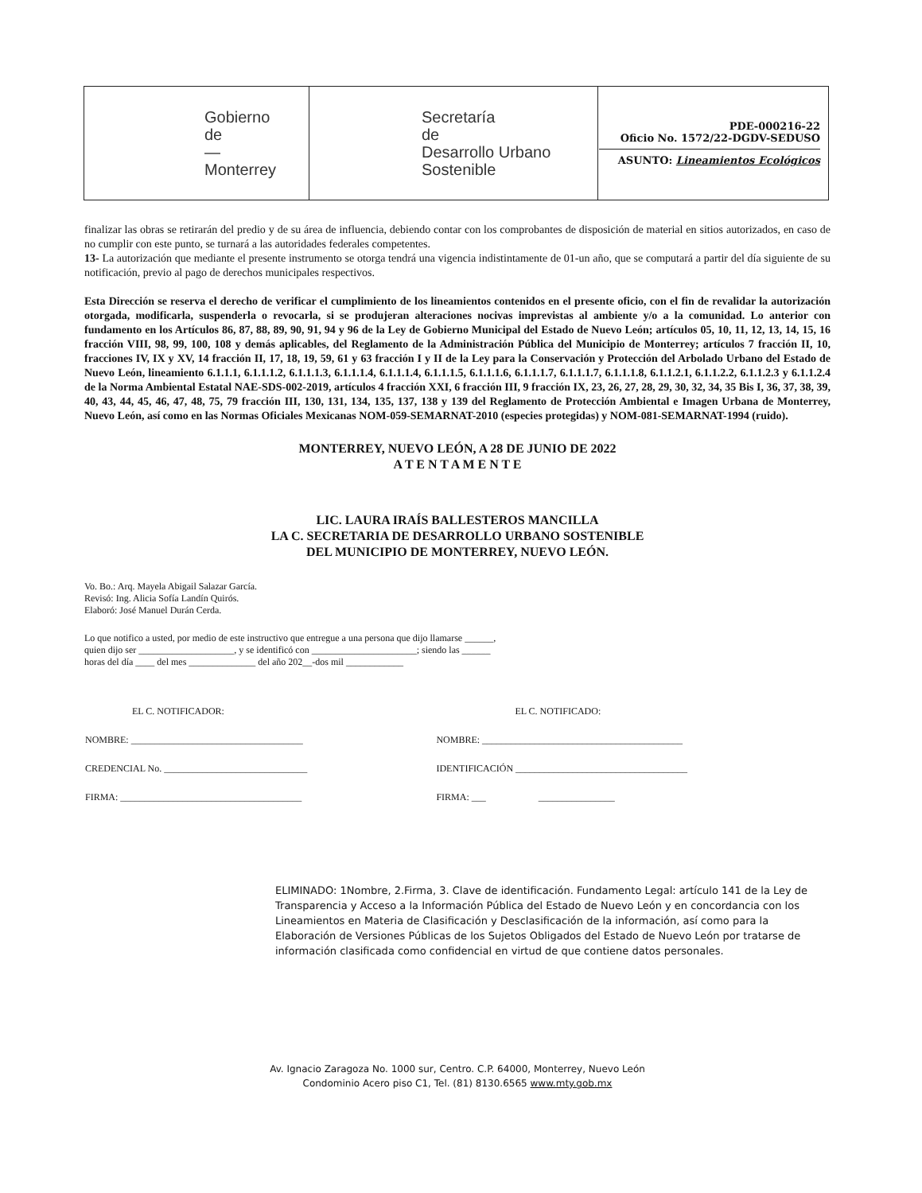| Gobierno de — Monterrey | Secretaría de Desarrollo Urbano Sostenible | PDE-000216-22 Oficio No. 1572/22-DGDV-SEDUSO ASUNTO: Lineamientos Ecológicos |
finalizar las obras se retirarán del predio y de su área de influencia, debiendo contar con los comprobantes de disposición de material en sitios autorizados, en caso de no cumplir con este punto, se turnará a las autoridades federales competentes.
13- La autorización que mediante el presente instrumento se otorga tendrá una vigencia indistintamente de 01-un año, que se computará a partir del día siguiente de su notificación, previo al pago de derechos municipales respectivos.
Esta Dirección se reserva el derecho de verificar el cumplimiento de los lineamientos contenidos en el presente oficio, con el fin de revalidar la autorización otorgada, modificarla, suspenderla o revocarla, si se produjeran alteraciones nocivas imprevistas al ambiente y/o a la comunidad. Lo anterior con fundamento en los Artículos 86, 87, 88, 89, 90, 91, 94 y 96 de la Ley de Gobierno Municipal del Estado de Nuevo León; artículos 05, 10, 11, 12, 13, 14, 15, 16 fracción VIII, 98, 99, 100, 108 y demás aplicables, del Reglamento de la Administración Pública del Municipio de Monterrey; artículos 7 fracción II, 10, fracciones IV, IX y XV, 14 fracción II, 17, 18, 19, 59, 61 y 63 fracción I y II de la Ley para la Conservación y Protección del Arbolado Urbano del Estado de Nuevo León, lineamiento 6.1.1.1, 6.1.1.1.2, 6.1.1.1.3, 6.1.1.1.4, 6.1.1.1.4, 6.1.1.1.5, 6.1.1.1.6, 6.1.1.1.7, 6.1.1.1.7, 6.1.1.1.8, 6.1.1.2.1, 6.1.1.2.2, 6.1.1.2.3 y 6.1.1.2.4 de la Norma Ambiental Estatal NAE-SDS-002-2019, artículos 4 fracción XXI, 6 fracción III, 9 fracción IX, 23, 26, 27, 28, 29, 30, 32, 34, 35 Bis I, 36, 37, 38, 39, 40, 43, 44, 45, 46, 47, 48, 75, 79 fracción III, 130, 131, 134, 135, 137, 138 y 139 del Reglamento de Protección Ambiental e Imagen Urbana de Monterrey, Nuevo León, así como en las Normas Oficiales Mexicanas NOM-059-SEMARNAT-2010 (especies protegidas) y NOM-081-SEMARNAT-1994 (ruido).
MONTERREY, NUEVO LEÓN, A 28 DE JUNIO DE 2022
A T E N T A M E N T E
LIC. LAURA IRAÍS BALLESTEROS MANCILLA
LA C. SECRETARIA DE DESARROLLO URBANO SOSTENIBLE
DEL MUNICIPIO DE MONTERREY, NUEVO LEÓN.
Vo. Bo.: Arq. Mayela Abigail Salazar García.
Revisó: Ing. Alicia Sofía Landín Quirós.
Elaboró: José Manuel Durán Cerda.
Lo que notifico a usted, por medio de este instructivo que entregue a una persona que dijo llamarse ______,
quien dijo ser ____________________, y se identificó con ______________________; siendo las ______
horas del día ____ del mes ______________ del año 202__-dos mil ____________
| EL C. NOTIFICADOR: | EL C. NOTIFICADO: |
| NOMBRE: ____________________________________ | NOMBRE: __________________________________________ |
| CREDENCIAL No. ______________________________ | IDENTIFICACIÓN ____________________________________ |
| FIRMA: ______________________________________ | FIRMA: ___ ________________ |
ELIMINADO: 1Nombre, 2.Firma, 3. Clave de identificación. Fundamento Legal: artículo 141 de la Ley de Transparencia y Acceso a la Información Pública del Estado de Nuevo León y en concordancia con los Lineamientos en Materia de Clasificación y Desclasificación de la información, así como para la Elaboración de Versiones Públicas de los Sujetos Obligados del Estado de Nuevo León por tratarse de información clasificada como confidencial en virtud de que contiene datos personales.
Av. Ignacio Zaragoza No. 1000 sur, Centro. C.P. 64000, Monterrey, Nuevo León
Condominio Acero piso C1, Tel. (81) 8130.6565 www.mty.gob.mx